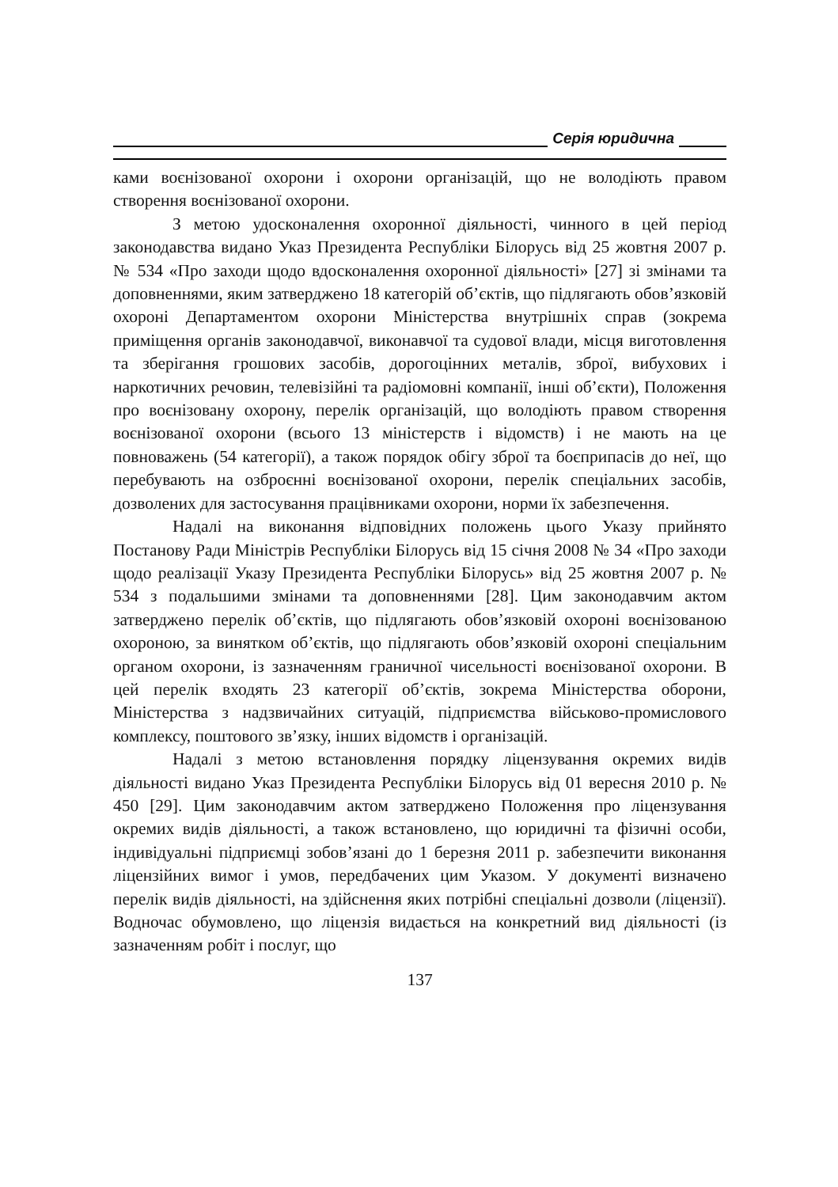Серія юридична
ками воєнізованої охорони і охорони організацій, що не володіють правом створення воєнізованої охорони.
З метою удосконалення охоронної діяльності, чинного в цей період законодавства видано Указ Президента Республіки Білорусь від 25 жовтня 2007 р. № 534 «Про заходи щодо вдосконалення охоронної діяльності» [27] зі змінами та доповненнями, яким затверджено 18 категорій об’єктів, що підлягають обов’язковій охороні Департаментом охорони Міністерства внутрішніх справ (зокрема приміщення органів законодавчої, виконавчої та судової влади, місця виготовлення та зберігання грошових засобів, дорогоцінних металів, зброї, вибухових і наркотичних речовин, телевізійні та радіомовні компанії, інші об’єкти), Положення про воєнізовану охорону, перелік організацій, що володіють правом створення воєнізованої охорони (всього 13 міністерств і відомств) і не мають на це повноважень (54 категорії), а також порядок обігу зброї та боєприпасів до неї, що перебувають на озброєнні воєнізованої охорони, перелік спеціальних засобів, дозволених для застосування працівниками охорони, норми їх забезпечення.
Надалі на виконання відповідних положень цього Указу прийнято Постанову Ради Міністрів Республіки Білорусь від 15 січня 2008 № 34 «Про заходи щодо реалізації Указу Президента Республіки Білорусь» від 25 жовтня 2007 р. № 534 з подальшими змінами та доповненнями [28]. Цим законодавчим актом затверджено перелік об’єктів, що підлягають обов’язковій охороні воєнізованою охороною, за винятком об’єктів, що підлягають обов’язковій охороні спеціальним органом охорони, із зазначенням граничної чисельності воєнізованої охорони. В цей перелік входять 23 категорії об’єктів, зокрема Міністерства оборони, Міністерства з надзвичайних ситуацій, підприємства військово-промислового комплексу, поштового зв’язку, інших відомств і організацій.
Надалі з метою встановлення порядку ліцензування окремих видів діяльності видано Указ Президента Республіки Білорусь від 01 вересня 2010 р. № 450 [29]. Цим законодавчим актом затверджено Положення про ліцензування окремих видів діяльності, а також встановлено, що юридичні та фізичні особи, індивідуальні підприємці зобов’язані до 1 березня 2011 р. забезпечити виконання ліцензійних вимог і умов, передбачених цим Указом. У документі визначено перелік видів діяльності, на здійснення яких потрібні спеціальні дозволи (ліцензії). Водночас обумовлено, що ліцензія видається на конкретний вид діяльності (із зазначенням робіт і послуг, що
137